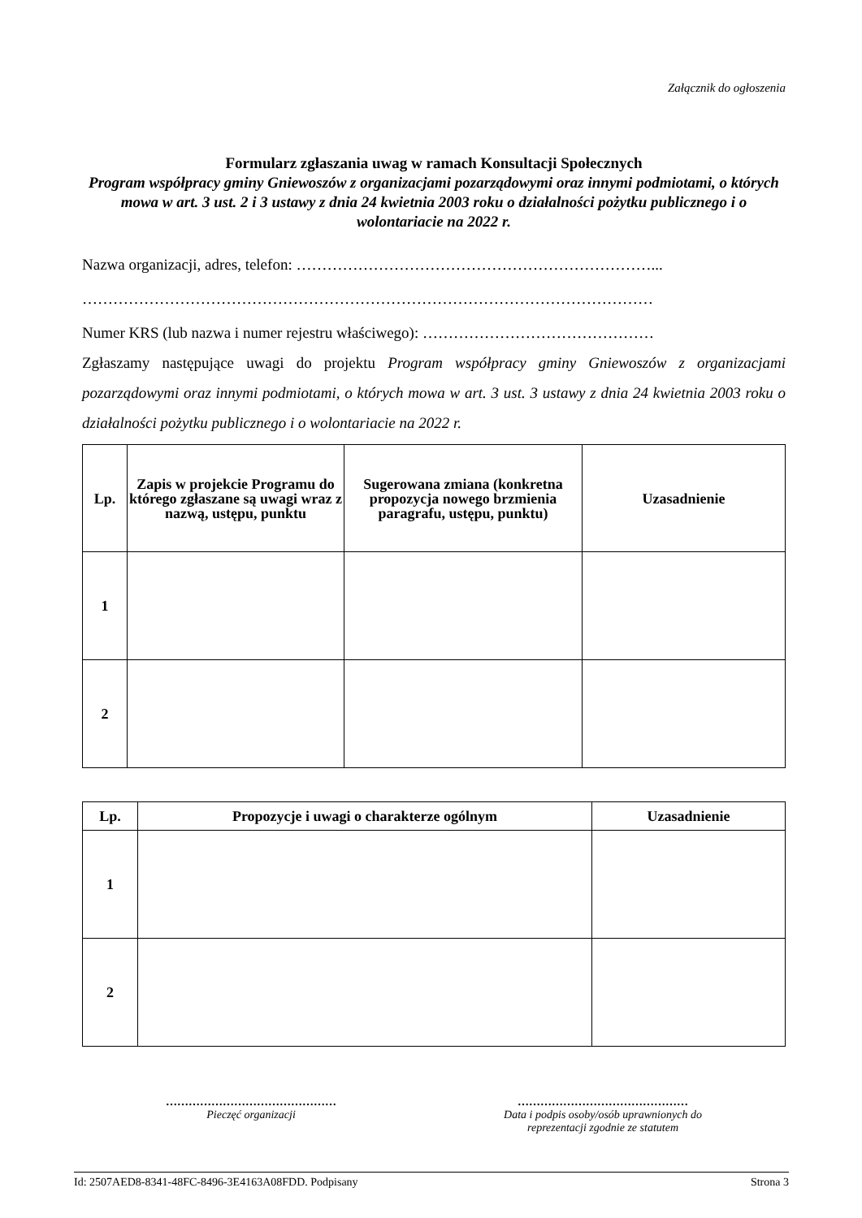Załącznik do ogłoszenia
Formularz zgłaszania uwag w ramach Konsultacji Społecznych
Program współpracy gminy Gniewoszów z organizacjami pozarządowymi oraz innymi podmiotami, o których mowa w art. 3 ust. 2 i 3 ustawy z dnia 24 kwietnia 2003 roku o działalności pożytku publicznego i o wolontariacie na 2022 r.
Nazwa organizacji, adres, telefon: ……………………………………………………………...
…………………………………………………………………………………………………
Numer KRS (lub nazwa i numer rejestru właściwego): ………………………………………
Zgłaszamy następujące uwagi do projektu Program współpracy gminy Gniewoszów z organizacjami pozarządowymi oraz innymi podmiotami, o których mowa w art. 3 ust. 3 ustawy z dnia 24 kwietnia 2003 roku o działalności pożytku publicznego i o wolontariacie na 2022 r.
| Lp. | Zapis w projekcie Programu do którego zgłaszane są uwagi wraz z nazwą, ustępu, punktu | Sugerowana zmiana (konkretna propozycja nowego brzmienia paragrafu, ustępu, punktu) | Uzasadnienie |
| --- | --- | --- | --- |
| 1 | | | |
| 2 | | | |
| Lp. | Propozycje i uwagi o charakterze ogólnym | Uzasadnienie |
| --- | --- | --- |
| 1 | | |
| 2 | | |
………………………………………
Pieczęć organizacji
………………………………………
Data i podpis osoby/osób uprawnionych do
reprezentacji zgodnie ze statutem
Id: 2507AED8-8341-48FC-8496-3E4163A08FDD. Podpisany Strona 3